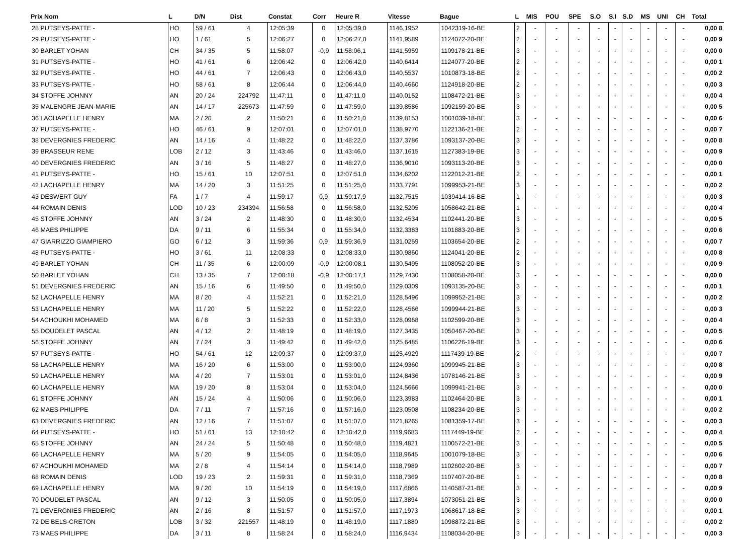| Prix Nom | L | D/N | Dist | Constat | Corr | Heure R | Vitesse | Bague | L | MIS | POU | SPE | S.O | S.I | S.D | MS | UNI | CH | Total |
| --- | --- | --- | --- | --- | --- | --- | --- | --- | --- | --- | --- | --- | --- | --- | --- | --- | --- | --- | --- |
| 28 PUTSEYS-PATTE - | HO | 59 / 61 | 4 | 12:05:39 | 0 | 12:05:39,0 | 1146,1952 | 1042319-16-BE | 2 | - | - | - | - | - | - | - | - | - | 0,00 8 |
| 29 PUTSEYS-PATTE - | HO | 1 / 61 | 5 | 12:06:27 | 0 | 12:06:27,0 | 1141,9589 | 1124072-20-BE | 2 | - | - | - | - | - | - | - | - | - | 0,00 9 |
| 30 BARLET YOHAN | CH | 34 / 35 | 5 | 11:58:07 | -0,9 | 11:58:06,1 | 1141,5959 | 1109178-21-BE | 3 | - | - | - | - | - | - | - | - | - | 0,00 0 |
| 31 PUTSEYS-PATTE - | HO | 41 / 61 | 6 | 12:06:42 | 0 | 12:06:42,0 | 1140,6414 | 1124077-20-BE | 2 | - | - | - | - | - | - | - | - | - | 0,00 1 |
| 32 PUTSEYS-PATTE - | HO | 44 / 61 | 7 | 12:06:43 | 0 | 12:06:43,0 | 1140,5537 | 1010873-18-BE | 2 | - | - | - | - | - | - | - | - | - | 0,00 2 |
| 33 PUTSEYS-PATTE - | HO | 58 / 61 | 8 | 12:06:44 | 0 | 12:06:44,0 | 1140,4660 | 1124918-20-BE | 2 | - | - | - | - | - | - | - | - | - | 0,00 3 |
| 34 STOFFE JOHNNY | AN | 20 / 24 | 224792 | 11:47:11 | 0 | 11:47:11,0 | 1140,0152 | 1108472-21-BE | 3 | - | - | - | - | - | - | - | - | - | 0,00 4 |
| 35 MALENGRE JEAN-MARIE | AN | 14 / 17 | 225673 | 11:47:59 | 0 | 11:47:59,0 | 1139,8586 | 1092159-20-BE | 3 | - | - | - | - | - | - | - | - | - | 0,00 5 |
| 36 LACHAPELLE HENRY | MA | 2 / 20 | 2 | 11:50:21 | 0 | 11:50:21,0 | 1139,8153 | 1001039-18-BE | 3 | - | - | - | - | - | - | - | - | - | 0,00 6 |
| 37 PUTSEYS-PATTE - | HO | 46 / 61 | 9 | 12:07:01 | 0 | 12:07:01,0 | 1138,9770 | 1122136-21-BE | 2 | - | - | - | - | - | - | - | - | - | 0,00 7 |
| 38 DEVERGNIES FREDERIC | AN | 14 / 16 | 4 | 11:48:22 | 0 | 11:48:22,0 | 1137,3786 | 1093137-20-BE | 3 | - | - | - | - | - | - | - | - | - | 0,00 8 |
| 39 BRASSEUR RENE | LOB | 2 / 12 | 3 | 11:43:46 | 0 | 11:43:46,0 | 1137,1615 | 1127383-19-BE | 3 | - | - | - | - | - | - | - | - | - | 0,00 9 |
| 40 DEVERGNIES FREDERIC | AN | 3 / 16 | 5 | 11:48:27 | 0 | 11:48:27,0 | 1136,9010 | 1093113-20-BE | 3 | - | - | - | - | - | - | - | - | - | 0,00 0 |
| 41 PUTSEYS-PATTE - | HO | 15 / 61 | 10 | 12:07:51 | 0 | 12:07:51,0 | 1134,6202 | 1122012-21-BE | 2 | - | - | - | - | - | - | - | - | - | 0,00 1 |
| 42 LACHAPELLE HENRY | MA | 14 / 20 | 3 | 11:51:25 | 0 | 11:51:25,0 | 1133,7791 | 1099953-21-BE | 3 | - | - | - | - | - | - | - | - | - | 0,00 2 |
| 43 DESWERT GUY | FA | 1 / 7 | 4 | 11:59:17 | 0,9 | 11:59:17,9 | 1132,7515 | 1039414-16-BE | 1 | - | - | - | - | - | - | - | - | - | 0,00 3 |
| 44 ROMAIN DENIS | LOD | 10 / 23 | 234394 | 11:56:58 | 0 | 11:56:58,0 | 1132,5205 | 1058642-21-BE | 1 | - | - | - | - | - | - | - | - | - | 0,00 4 |
| 45 STOFFE JOHNNY | AN | 3 / 24 | 2 | 11:48:30 | 0 | 11:48:30,0 | 1132,4534 | 1102441-20-BE | 3 | - | - | - | - | - | - | - | - | - | 0,00 5 |
| 46 MAES PHILIPPE | DA | 9 / 11 | 6 | 11:55:34 | 0 | 11:55:34,0 | 1132,3383 | 1101883-20-BE | 3 | - | - | - | - | - | - | - | - | - | 0,00 6 |
| 47 GIARRIZZO GIAMPIERO | GO | 6 / 12 | 3 | 11:59:36 | 0,9 | 11:59:36,9 | 1131,0259 | 1103654-20-BE | 2 | - | - | - | - | - | - | - | - | - | 0,00 7 |
| 48 PUTSEYS-PATTE - | HO | 3 / 61 | 11 | 12:08:33 | 0 | 12:08:33,0 | 1130,9860 | 1124041-20-BE | 2 | - | - | - | - | - | - | - | - | - | 0,00 8 |
| 49 BARLET YOHAN | CH | 11 / 35 | 6 | 12:00:09 | -0,9 | 12:00:08,1 | 1130,5495 | 1108052-20-BE | 3 | - | - | - | - | - | - | - | - | - | 0,00 9 |
| 50 BARLET YOHAN | CH | 13 / 35 | 7 | 12:00:18 | -0,9 | 12:00:17,1 | 1129,7430 | 1108058-20-BE | 3 | - | - | - | - | - | - | - | - | - | 0,00 0 |
| 51 DEVERGNIES FREDERIC | AN | 15 / 16 | 6 | 11:49:50 | 0 | 11:49:50,0 | 1129,0309 | 1093135-20-BE | 3 | - | - | - | - | - | - | - | - | - | 0,00 1 |
| 52 LACHAPELLE HENRY | MA | 8 / 20 | 4 | 11:52:21 | 0 | 11:52:21,0 | 1128,5496 | 1099952-21-BE | 3 | - | - | - | - | - | - | - | - | - | 0,00 2 |
| 53 LACHAPELLE HENRY | MA | 11 / 20 | 5 | 11:52:22 | 0 | 11:52:22,0 | 1128,4566 | 1099944-21-BE | 3 | - | - | - | - | - | - | - | - | - | 0,00 3 |
| 54 ACHOUKHI MOHAMED | MA | 6 / 8 | 3 | 11:52:33 | 0 | 11:52:33,0 | 1128,0968 | 1102599-20-BE | 3 | - | - | - | - | - | - | - | - | - | 0,00 4 |
| 55 DOUDELET PASCAL | AN | 4 / 12 | 2 | 11:48:19 | 0 | 11:48:19,0 | 1127,3435 | 1050467-20-BE | 3 | - | - | - | - | - | - | - | - | - | 0,00 5 |
| 56 STOFFE JOHNNY | AN | 7 / 24 | 3 | 11:49:42 | 0 | 11:49:42,0 | 1125,6485 | 1106226-19-BE | 3 | - | - | - | - | - | - | - | - | - | 0,00 6 |
| 57 PUTSEYS-PATTE - | HO | 54 / 61 | 12 | 12:09:37 | 0 | 12:09:37,0 | 1125,4929 | 1117439-19-BE | 2 | - | - | - | - | - | - | - | - | - | 0,00 7 |
| 58 LACHAPELLE HENRY | MA | 16 / 20 | 6 | 11:53:00 | 0 | 11:53:00,0 | 1124,9360 | 1099945-21-BE | 3 | - | - | - | - | - | - | - | - | - | 0,00 8 |
| 59 LACHAPELLE HENRY | MA | 4 / 20 | 7 | 11:53:01 | 0 | 11:53:01,0 | 1124,8436 | 1078146-21-BE | 3 | - | - | - | - | - | - | - | - | - | 0,00 9 |
| 60 LACHAPELLE HENRY | MA | 19 / 20 | 8 | 11:53:04 | 0 | 11:53:04,0 | 1124,5666 | 1099941-21-BE | 3 | - | - | - | - | - | - | - | - | - | 0,00 0 |
| 61 STOFFE JOHNNY | AN | 15 / 24 | 4 | 11:50:06 | 0 | 11:50:06,0 | 1123,3983 | 1102464-20-BE | 3 | - | - | - | - | - | - | - | - | - | 0,00 1 |
| 62 MAES PHILIPPE | DA | 7 / 11 | 7 | 11:57:16 | 0 | 11:57:16,0 | 1123,0508 | 1108234-20-BE | 3 | - | - | - | - | - | - | - | - | - | 0,00 2 |
| 63 DEVERGNIES FREDERIC | AN | 12 / 16 | 7 | 11:51:07 | 0 | 11:51:07,0 | 1121,8265 | 1081359-17-BE | 3 | - | - | - | - | - | - | - | - | - | 0,00 3 |
| 64 PUTSEYS-PATTE - | HO | 51 / 61 | 13 | 12:10:42 | 0 | 12:10:42,0 | 1119,9683 | 1117449-19-BE | 2 | - | - | - | - | - | - | - | - | - | 0,00 4 |
| 65 STOFFE JOHNNY | AN | 24 / 24 | 5 | 11:50:48 | 0 | 11:50:48,0 | 1119,4821 | 1100572-21-BE | 3 | - | - | - | - | - | - | - | - | - | 0,00 5 |
| 66 LACHAPELLE HENRY | MA | 5 / 20 | 9 | 11:54:05 | 0 | 11:54:05,0 | 1118,9645 | 1001079-18-BE | 3 | - | - | - | - | - | - | - | - | - | 0,00 6 |
| 67 ACHOUKHI MOHAMED | MA | 2 / 8 | 4 | 11:54:14 | 0 | 11:54:14,0 | 1118,7989 | 1102602-20-BE | 3 | - | - | - | - | - | - | - | - | - | 0,00 7 |
| 68 ROMAIN DENIS | LOD | 19 / 23 | 2 | 11:59:31 | 0 | 11:59:31,0 | 1118,7369 | 1107407-20-BE | 1 | - | - | - | - | - | - | - | - | - | 0,00 8 |
| 69 LACHAPELLE HENRY | MA | 9 / 20 | 10 | 11:54:19 | 0 | 11:54:19,0 | 1117,6866 | 1140587-21-BE | 3 | - | - | - | - | - | - | - | - | - | 0,00 9 |
| 70 DOUDELET PASCAL | AN | 9 / 12 | 3 | 11:50:05 | 0 | 11:50:05,0 | 1117,3894 | 1073051-21-BE | 3 | - | - | - | - | - | - | - | - | - | 0,00 0 |
| 71 DEVERGNIES FREDERIC | AN | 2 / 16 | 8 | 11:51:57 | 0 | 11:51:57,0 | 1117,1973 | 1068617-18-BE | 3 | - | - | - | - | - | - | - | - | - | 0,00 1 |
| 72 DE BELS-CRETON | LOB | 3 / 32 | 221557 | 11:48:19 | 0 | 11:48:19,0 | 1117,1880 | 1098872-21-BE | 3 | - | - | - | - | - | - | - | - | - | 0,00 2 |
| 73 MAES PHILIPPE | DA | 3 / 11 | 8 | 11:58:24 | 0 | 11:58:24,0 | 1116,9434 | 1108034-20-BE | 3 | - | - | - | - | - | - | - | - | - | 0,00 3 |